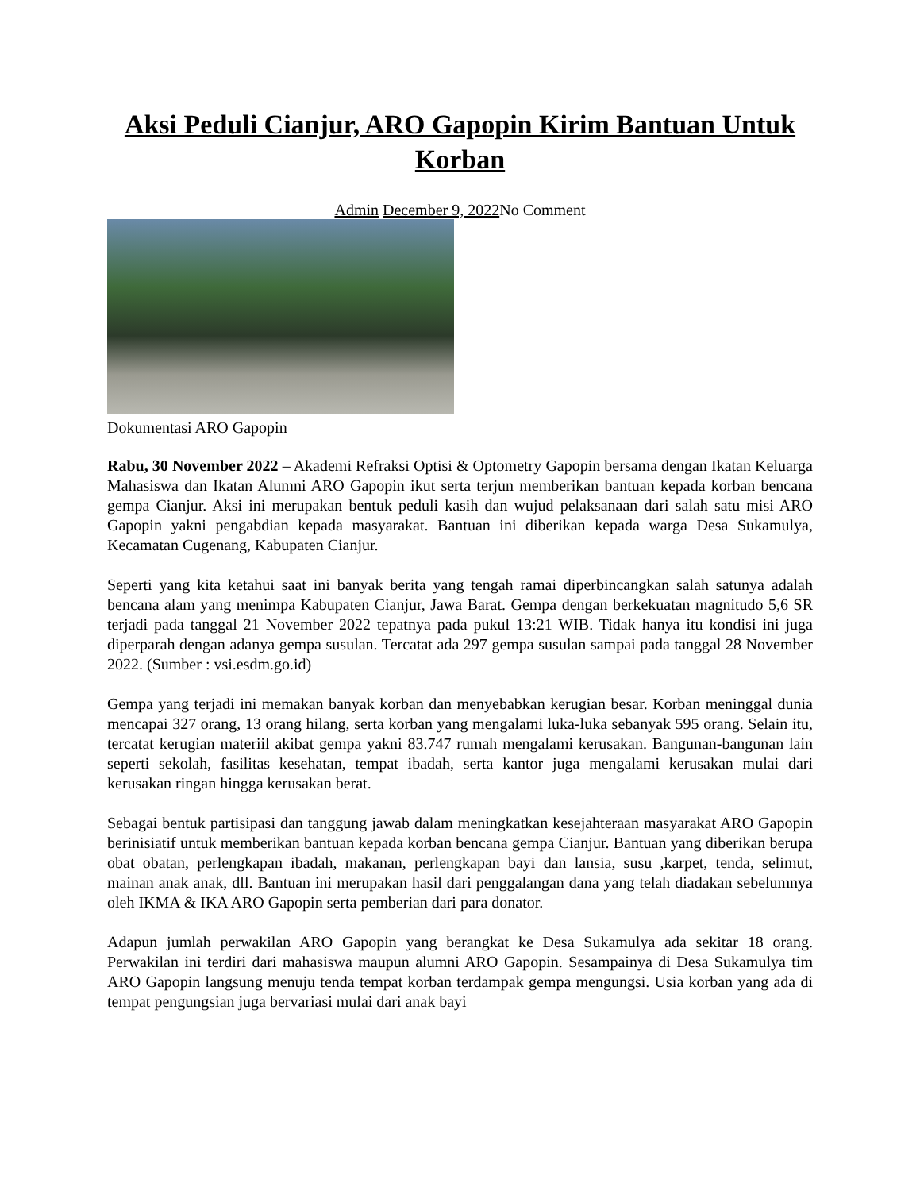Aksi Peduli Cianjur, ARO Gapopin Kirim Bantuan Untuk Korban
Admin December 9, 2022 No Comment
Dokumentasi ARO Gapopin
Rabu, 30 November 2022 – Akademi Refraksi Optisi & Optometry Gapopin bersama dengan Ikatan Keluarga Mahasiswa dan Ikatan Alumni ARO Gapopin ikut serta terjun memberikan bantuan kepada korban bencana gempa Cianjur. Aksi ini merupakan bentuk peduli kasih dan wujud pelaksanaan dari salah satu misi ARO Gapopin yakni pengabdian kepada masyarakat. Bantuan ini diberikan kepada warga Desa Sukamulya, Kecamatan Cugenang, Kabupaten Cianjur.
Seperti yang kita ketahui saat ini banyak berita yang tengah ramai diperbincangkan salah satunya adalah bencana alam yang menimpa Kabupaten Cianjur, Jawa Barat. Gempa dengan berkekuatan magnitudo 5,6 SR terjadi pada tanggal 21 November 2022 tepatnya pada pukul 13:21 WIB. Tidak hanya itu kondisi ini juga diperparah dengan adanya gempa susulan. Tercatat ada 297 gempa susulan sampai pada tanggal 28 November 2022. (Sumber : vsi.esdm.go.id)
Gempa yang terjadi ini memakan banyak korban dan menyebabkan kerugian besar. Korban meninggal dunia mencapai 327 orang, 13 orang hilang, serta korban yang mengalami luka-luka sebanyak 595 orang. Selain itu, tercatat kerugian materiil akibat gempa yakni 83.747 rumah mengalami kerusakan. Bangunan-bangunan lain seperti sekolah, fasilitas kesehatan, tempat ibadah, serta kantor juga mengalami kerusakan mulai dari kerusakan ringan hingga kerusakan berat.
Sebagai bentuk partisipasi dan tanggung jawab dalam meningkatkan kesejahteraan masyarakat ARO Gapopin berinisiatif untuk memberikan bantuan kepada korban bencana gempa Cianjur. Bantuan yang diberikan berupa obat obatan, perlengkapan ibadah, makanan, perlengkapan bayi dan lansia, susu ,karpet, tenda, selimut, mainan anak anak, dll. Bantuan ini merupakan hasil dari penggalangan dana yang telah diadakan sebelumnya oleh IKMA & IKA ARO Gapopin serta pemberian dari para donator.
Adapun jumlah perwakilan ARO Gapopin yang berangkat ke Desa Sukamulya ada sekitar 18 orang. Perwakilan ini terdiri dari mahasiswa maupun alumni ARO Gapopin. Sesampainya di Desa Sukamulya tim ARO Gapopin langsung menuju tenda tempat korban terdampak gempa mengungsi. Usia korban yang ada di tempat pengungsian juga bervariasi mulai dari anak bayi